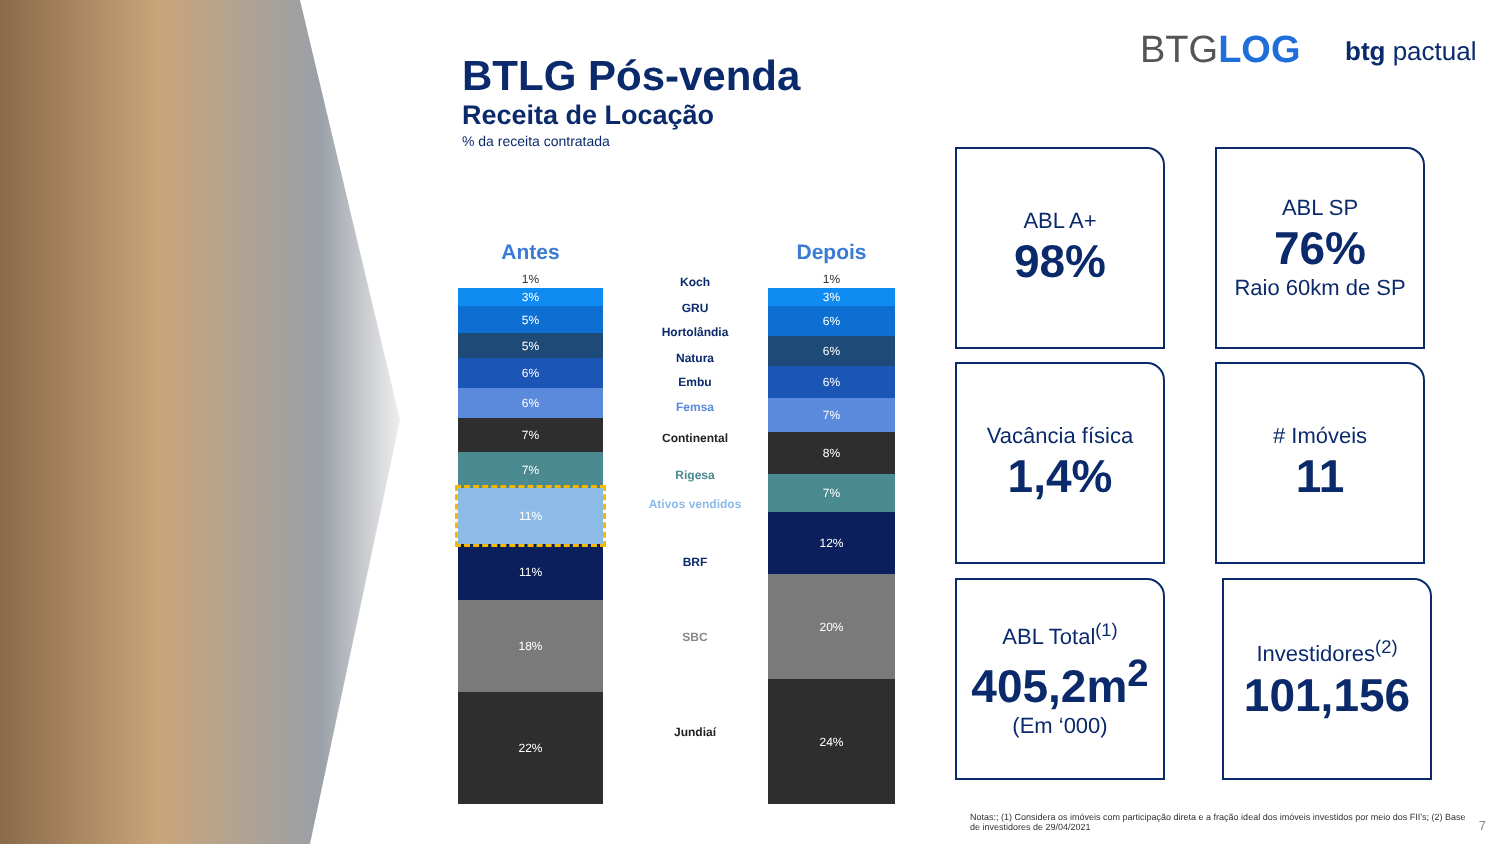BTGLOG btg pactual
BTLG Pós-venda
Receita de Locação
% da receita contratada
Antes
1%
3%
5%
5%
6%
6%
7%
7%
11%
11%
18%
22%
Koch
GRU
Hortolândia
Natura
Embu
Femsa
Continental
Rigesa
Ativos vendidos
BRF
SBC
Jundiaí
Depois
1%
3%
6%
6%
6%
7%
8%
7%
12%
20%
24%
ABL A+
98%
ABL SP
76%
Raio 60km de SP
Vacância física
1,4%
# Imóveis
11
ABL Total<sup>(1)</sup>
405,2m<sup>2</sup>
(Em ‘000)
Investidores<sup>(2)</sup>
101,156
Notas:; (1) Considera os imóveis com participação direta e a fração ideal dos imóveis investidos por meio dos FII’s; (2) Base de investidores de 29/04/2021
7